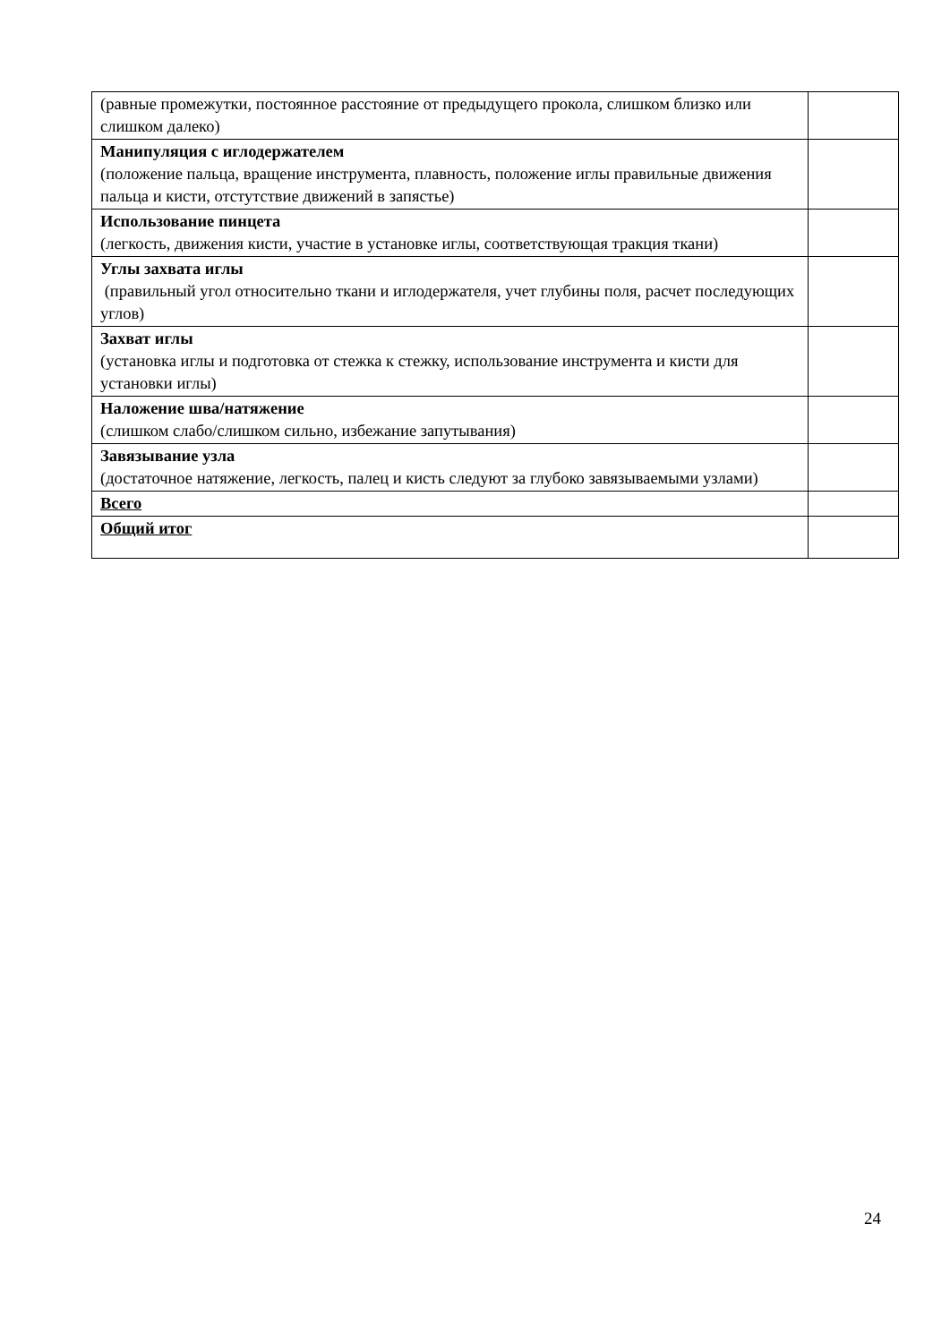| (равные промежутки, постоянное расстояние от предыдущего прокола, слишком близко или слишком далеко) | |
| Манипуляция с иглодержателем (положение пальца, вращение инструмента, плавность, положение иглы правильные движения пальца и кисти, отстутствие движений в запястье) | |
| Использование пинцета (легкость, движения кисти, участие в установке иглы, соответствующая тракция ткани) | |
| Углы захвата иглы (правильный угол относительно ткани и иглодержателя, учет глубины поля, расчет последующих углов) | |
| Захват иглы (установка иглы и подготовка от стежка к стежку, использование инструмента и кисти для установки иглы) | |
| Наложение шва/натяжение (слишком слабо/слишком сильно, избежание запутывания) | |
| Завязывание узла (достаточное натяжение, легкость, палец и кисть следуют за глубоко завязываемыми узлами) | |
| Всего | |
| Общий итог | |
24